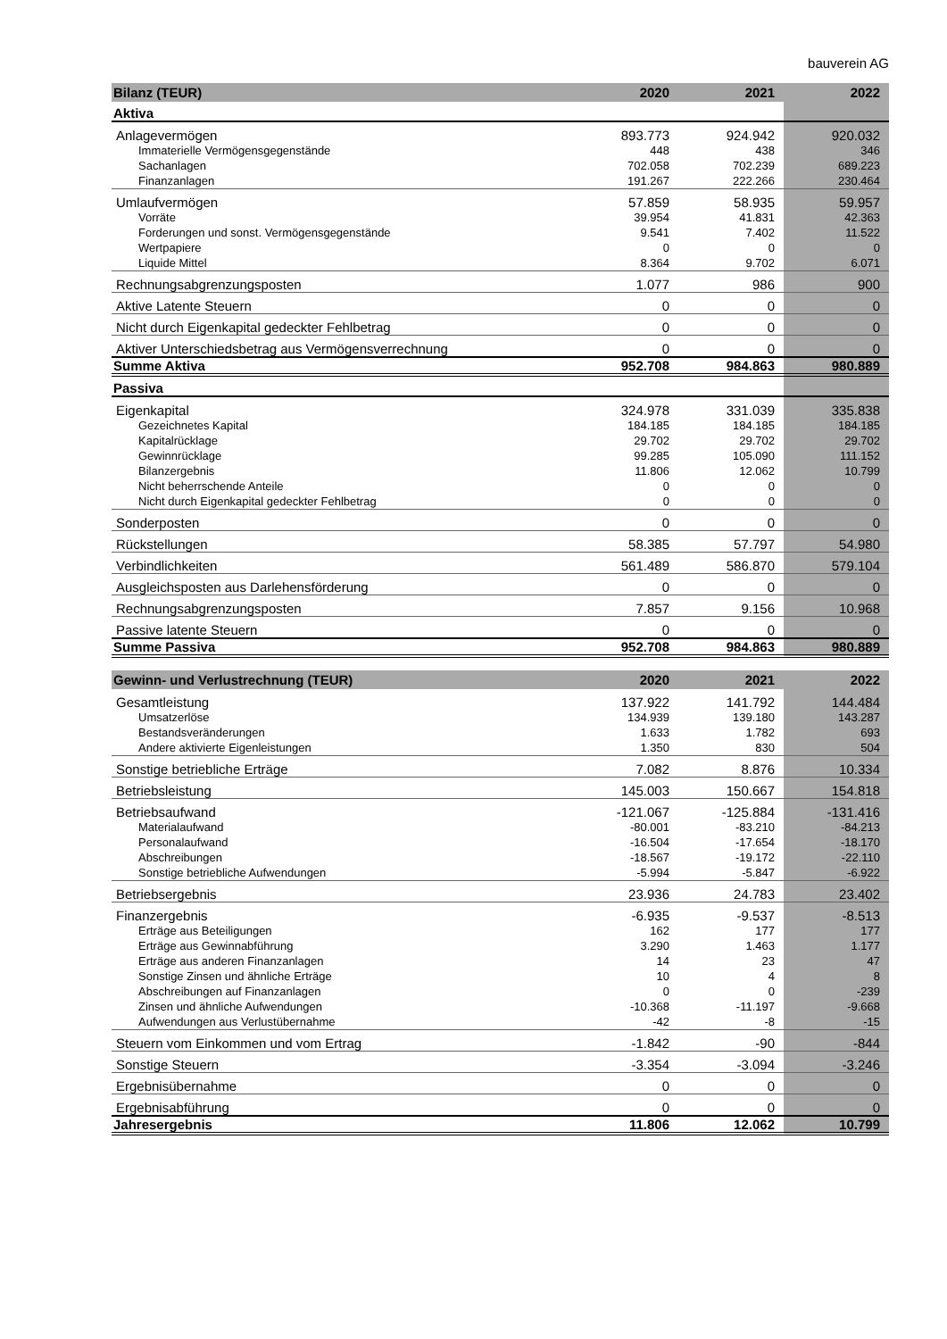bauverein AG
| Bilanz (TEUR) | 2020 | 2021 | 2022 |
| --- | --- | --- | --- |
| Aktiva | | | |
| Anlagevermögen | 893.773 | 924.942 | 920.032 |
| Immaterielle Vermögensgegenstände | 448 | 438 | 346 |
| Sachanlagen | 702.058 | 702.239 | 689.223 |
| Finanzanlagen | 191.267 | 222.266 | 230.464 |
| Umlaufvermögen | 57.859 | 58.935 | 59.957 |
| Vorräte | 39.954 | 41.831 | 42.363 |
| Forderungen und sonst. Vermögensgegenstände | 9.541 | 7.402 | 11.522 |
| Wertpapiere | 0 | 0 | 0 |
| Liquide Mittel | 8.364 | 9.702 | 6.071 |
| Rechnungsabgrenzungsposten | 1.077 | 986 | 900 |
| Aktive Latente Steuern | 0 | 0 | 0 |
| Nicht durch Eigenkapital gedeckter Fehlbetrag | 0 | 0 | 0 |
| Aktiver Unterschiedsbetrag aus Vermögensverrechnung | 0 | 0 | 0 |
| Summe Aktiva | 952.708 | 984.863 | 980.889 |
| Passiva | | | |
| Eigenkapital | 324.978 | 331.039 | 335.838 |
| Gezeichnetes Kapital | 184.185 | 184.185 | 184.185 |
| Kapitalrücklage | 29.702 | 29.702 | 29.702 |
| Gewinnrücklage | 99.285 | 105.090 | 111.152 |
| Bilanzergebnis | 11.806 | 12.062 | 10.799 |
| Nicht beherrschende Anteile | 0 | 0 | 0 |
| Nicht durch Eigenkapital gedeckter Fehlbetrag | 0 | 0 | 0 |
| Sonderposten | 0 | 0 | 0 |
| Rückstellungen | 58.385 | 57.797 | 54.980 |
| Verbindlichkeiten | 561.489 | 586.870 | 579.104 |
| Ausgleichsposten aus Darlehensförderung | 0 | 0 | 0 |
| Rechnungsabgrenzungsposten | 7.857 | 9.156 | 10.968 |
| Passive latente Steuern | 0 | 0 | 0 |
| Summe Passiva | 952.708 | 984.863 | 980.889 |
| Gewinn- und Verlustrechnung (TEUR) | 2020 | 2021 | 2022 |
| Gesamtleistung | 137.922 | 141.792 | 144.484 |
| Umsatzerlöse | 134.939 | 139.180 | 143.287 |
| Bestandsveränderungen | 1.633 | 1.782 | 693 |
| Andere aktivierte Eigenleistungen | 1.350 | 830 | 504 |
| Sonstige betriebliche Erträge | 7.082 | 8.876 | 10.334 |
| Betriebsleistung | 145.003 | 150.667 | 154.818 |
| Betriebsaufwand | -121.067 | -125.884 | -131.416 |
| Materialaufwand | -80.001 | -83.210 | -84.213 |
| Personalaufwand | -16.504 | -17.654 | -18.170 |
| Abschreibungen | -18.567 | -19.172 | -22.110 |
| Sonstige betriebliche Aufwendungen | -5.994 | -5.847 | -6.922 |
| Betriebsergebnis | 23.936 | 24.783 | 23.402 |
| Finanzergebnis | -6.935 | -9.537 | -8.513 |
| Erträge aus Beteiligungen | 162 | 177 | 177 |
| Erträge aus Gewinnabführung | 3.290 | 1.463 | 1.177 |
| Erträge aus anderen Finanzanlagen | 14 | 23 | 47 |
| Sonstige Zinsen und ähnliche Erträge | 10 | 4 | 8 |
| Abschreibungen auf Finanzanlagen | 0 | 0 | -239 |
| Zinsen und ähnliche Aufwendungen | -10.368 | -11.197 | -9.668 |
| Aufwendungen aus Verlustübernahme | -42 | -8 | -15 |
| Steuern vom Einkommen und vom Ertrag | -1.842 | -90 | -844 |
| Sonstige Steuern | -3.354 | -3.094 | -3.246 |
| Ergebnisübernahme | 0 | 0 | 0 |
| Ergebnisabführung | 0 | 0 | 0 |
| Jahresergebnis | 11.806 | 12.062 | 10.799 |